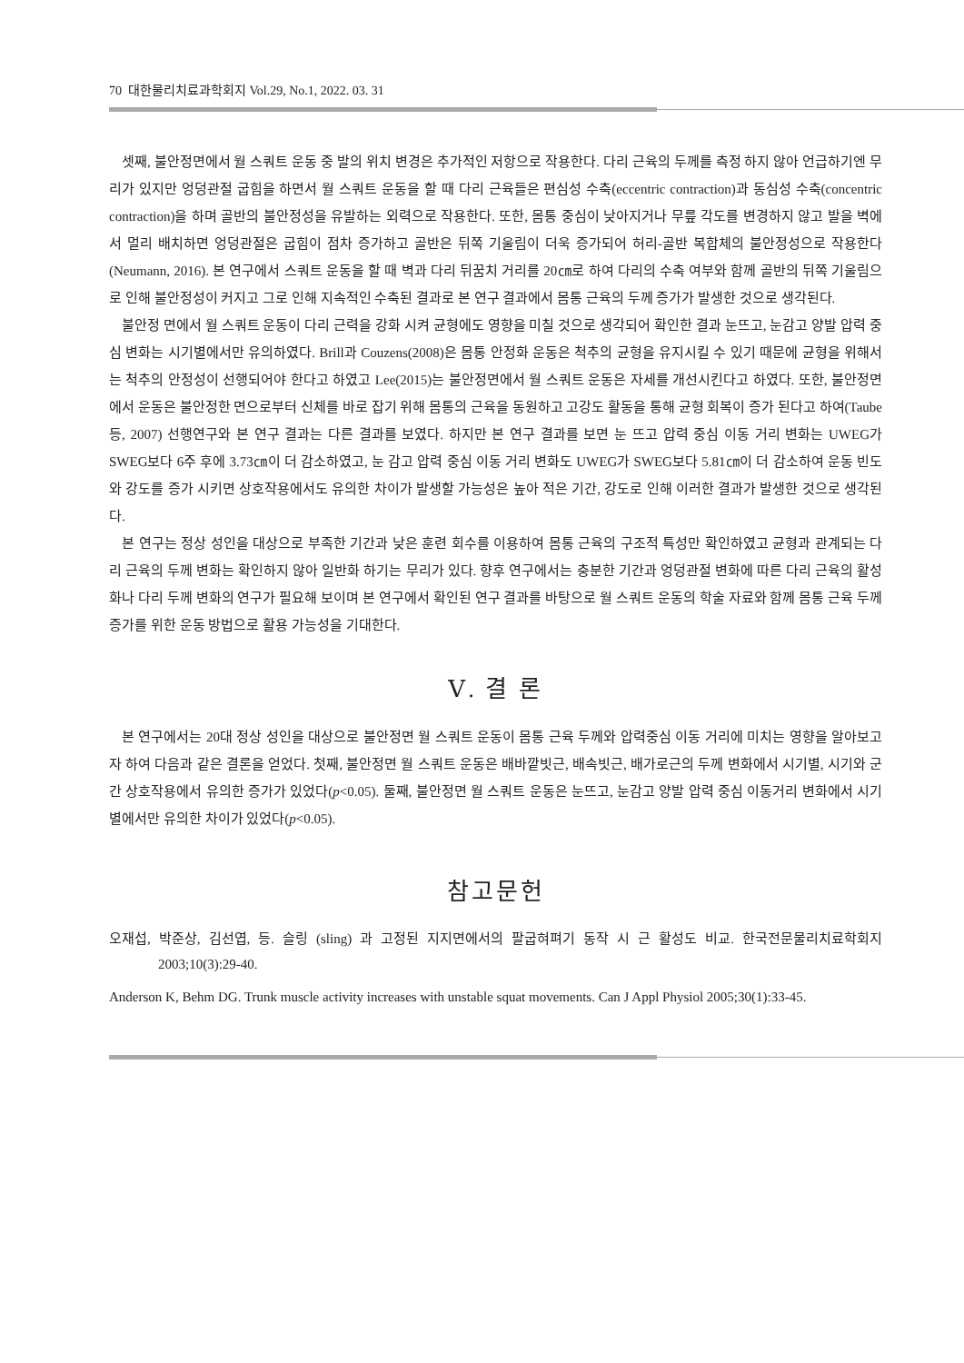70 대한물리치료과학회지 Vol.29, No.1, 2022. 03. 31
셋째, 불안정면에서 월 스쿼트 운동 중 발의 위치 변경은 추가적인 저항으로 작용한다. 다리 근육의 두께를 측정 하지 않아 언급하기엔 무리가 있지만 엉덩관절 굽힘을 하면서 월 스쿼트 운동을 할 때 다리 근육들은 편심성 수축(eccentric contraction)과 동심성 수축(concentric contraction)을 하며 골반의 불안정성을 유발하는 외력으로 작용한다. 또한, 몸통 중심이 낮아지거나 무릎 각도를 변경하지 않고 발을 벽에서 멀리 배치하면 엉덩관절은 굽힘이 점차 증가하고 골반은 뒤쪽 기울림이 더욱 증가되어 허리-골반 복합체의 불안정성으로 작용한다(Neumann, 2016). 본 연구에서 스쿼트 운동을 할 때 벽과 다리 뒤꿈치 거리를 20㎝로 하여 다리의 수축 여부와 함께 골반의 뒤쪽 기울림으로 인해 불안정성이 커지고 그로 인해 지속적인 수축된 결과로 본 연구 결과에서 몸통 근육의 두께 증가가 발생한 것으로 생각된다.
불안정 면에서 월 스쿼트 운동이 다리 근력을 강화 시켜 균형에도 영향을 미칠 것으로 생각되어 확인한 결과 눈뜨고, 눈감고 양발 압력 중심 변화는 시기별에서만 유의하였다. Brill과 Couzens(2008)은 몸통 안정화 운동은 척추의 균형을 유지시킬 수 있기 때문에 균형을 위해서는 척추의 안정성이 선행되어야 한다고 하였고 Lee(2015)는 불안정면에서 월 스쿼트 운동은 자세를 개선시킨다고 하였다. 또한, 불안정면에서 운동은 불안정한 면으로부터 신체를 바로 잡기 위해 몸통의 근육을 동원하고 고강도 활동을 통해 균형 회복이 증가 된다고 하여(Taube 등, 2007) 선행연구와 본 연구 결과는 다른 결과를 보였다. 하지만 본 연구 결과를 보면 눈 뜨고 압력 중심 이동 거리 변화는 UWEG가 SWEG보다 6주 후에 3.73㎝이 더 감소하였고, 눈 감고 압력 중심 이동 거리 변화도 UWEG가 SWEG보다 5.81㎝이 더 감소하여 운동 빈도와 강도를 증가 시키면 상호작용에서도 유의한 차이가 발생할 가능성은 높아 적은 기간, 강도로 인해 이러한 결과가 발생한 것으로 생각된다.
본 연구는 정상 성인을 대상으로 부족한 기간과 낮은 훈련 회수를 이용하여 몸통 근육의 구조적 특성만 확인하였고 균형과 관계되는 다리 근육의 두께 변화는 확인하지 않아 일반화 하기는 무리가 있다. 향후 연구에서는 충분한 기간과 엉덩관절 변화에 따른 다리 근육의 활성화나 다리 두께 변화의 연구가 필요해 보이며 본 연구에서 확인된 연구 결과를 바탕으로 월 스쿼트 운동의 학술 자료와 함께 몸통 근육 두께 증가를 위한 운동 방법으로 활용 가능성을 기대한다.
Ⅴ. 결 론
본 연구에서는 20대 정상 성인을 대상으로 불안정면 월 스쿼트 운동이 몸통 근육 두께와 압력중심 이동 거리에 미치는 영향을 알아보고자 하여 다음과 같은 결론을 얻었다. 첫째, 불안정면 월 스쿼트 운동은 배바깥빗근, 배속빗근, 배가로근의 두께 변화에서 시기별, 시기와 군간 상호작용에서 유의한 증가가 있었다(p<0.05). 둘째, 불안정면 월 스쿼트 운동은 눈뜨고, 눈감고 양발 압력 중심 이동거리 변화에서 시기별에서만 유의한 차이가 있었다(p<0.05).
참고문헌
오재섭, 박준상, 김선엽, 등. 슬링 (sling) 과 고정된 지지면에서의 팔굽혀펴기 동작 시 근 활성도 비교. 한국전문물리치료학회지 2003;10(3):29-40.
Anderson K, Behm DG. Trunk muscle activity increases with unstable squat movements. Can J Appl Physiol 2005;30(1):33-45.